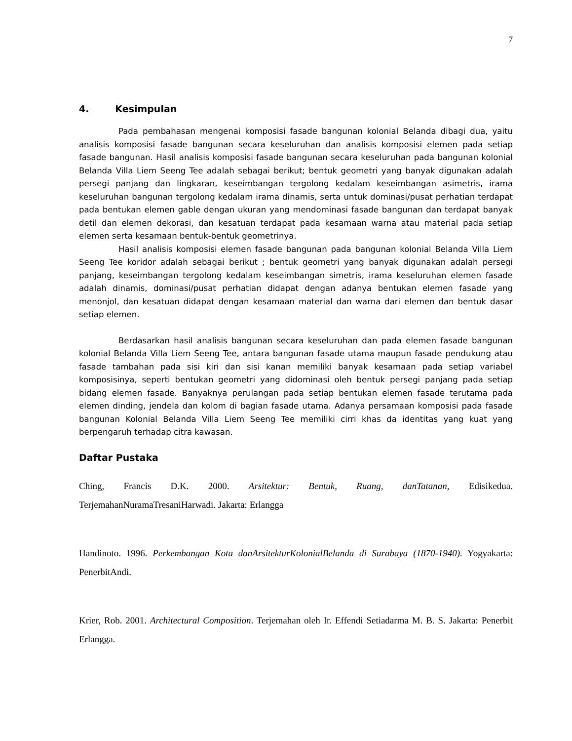7
4. Kesimpulan
Pada pembahasan mengenai komposisi fasade bangunan kolonial Belanda dibagi dua, yaitu analisis komposisi fasade bangunan secara keseluruhan dan analisis komposisi elemen pada setiap fasade bangunan. Hasil analisis komposisi fasade bangunan secara keseluruhan pada bangunan kolonial Belanda Villa Liem Seeng Tee adalah sebagai berikut; bentuk geometri yang banyak digunakan adalah persegi panjang dan lingkaran, keseimbangan tergolong kedalam keseimbangan asimetris, irama keseluruhan bangunan tergolong kedalam irama dinamis, serta untuk dominasi/pusat perhatian terdapat pada bentukan elemen gable dengan ukuran yang mendominasi fasade bangunan dan terdapat banyak detil dan elemen dekorasi, dan kesatuan terdapat pada kesamaan warna atau material pada setiap elemen serta kesamaan bentuk-bentuk geometrinya.
Hasil analisis komposisi elemen fasade bangunan pada bangunan kolonial Belanda Villa Liem Seeng Tee koridor adalah sebagai berikut ; bentuk geometri yang banyak digunakan adalah persegi panjang, keseimbangan tergolong kedalam keseimbangan simetris, irama keseluruhan elemen fasade adalah dinamis, dominasi/pusat perhatian didapat dengan adanya bentukan elemen fasade yang menonjol, dan kesatuan didapat dengan kesamaan material dan warna dari elemen dan bentuk dasar setiap elemen.
Berdasarkan hasil analisis bangunan secara keseluruhan dan pada elemen fasade bangunan kolonial Belanda Villa Liem Seeng Tee, antara bangunan fasade utama maupun fasade pendukung atau fasade tambahan pada sisi kiri dan sisi kanan memiliki banyak kesamaan pada setiap variabel komposisinya, seperti bentukan geometri yang didominasi oleh bentuk persegi panjang pada setiap bidang elemen fasade. Banyaknya perulangan pada setiap bentukan elemen fasade terutama pada elemen dinding, jendela dan kolom di bagian fasade utama. Adanya persamaan komposisi pada fasade bangunan Kolonial Belanda Villa Liem Seeng Tee memiliki cirri khas da identitas yang kuat yang berpengaruh terhadap citra kawasan.
Daftar Pustaka
Ching, Francis D.K. 2000. Arsitektur: Bentuk, Ruang, danTatanan, Edisikedua. TerjemahanNuramaTresaniHarwadi. Jakarta: Erlangga
Handinoto. 1996. Perkembangan Kota danArsitekturKolonialBelanda di Surabaya (1870-1940). Yogyakarta: PenerbitAndi.
Krier, Rob. 2001. Architectural Composition. Terjemahan oleh Ir. Effendi Setiadarma M. B. S. Jakarta: Penerbit Erlangga.